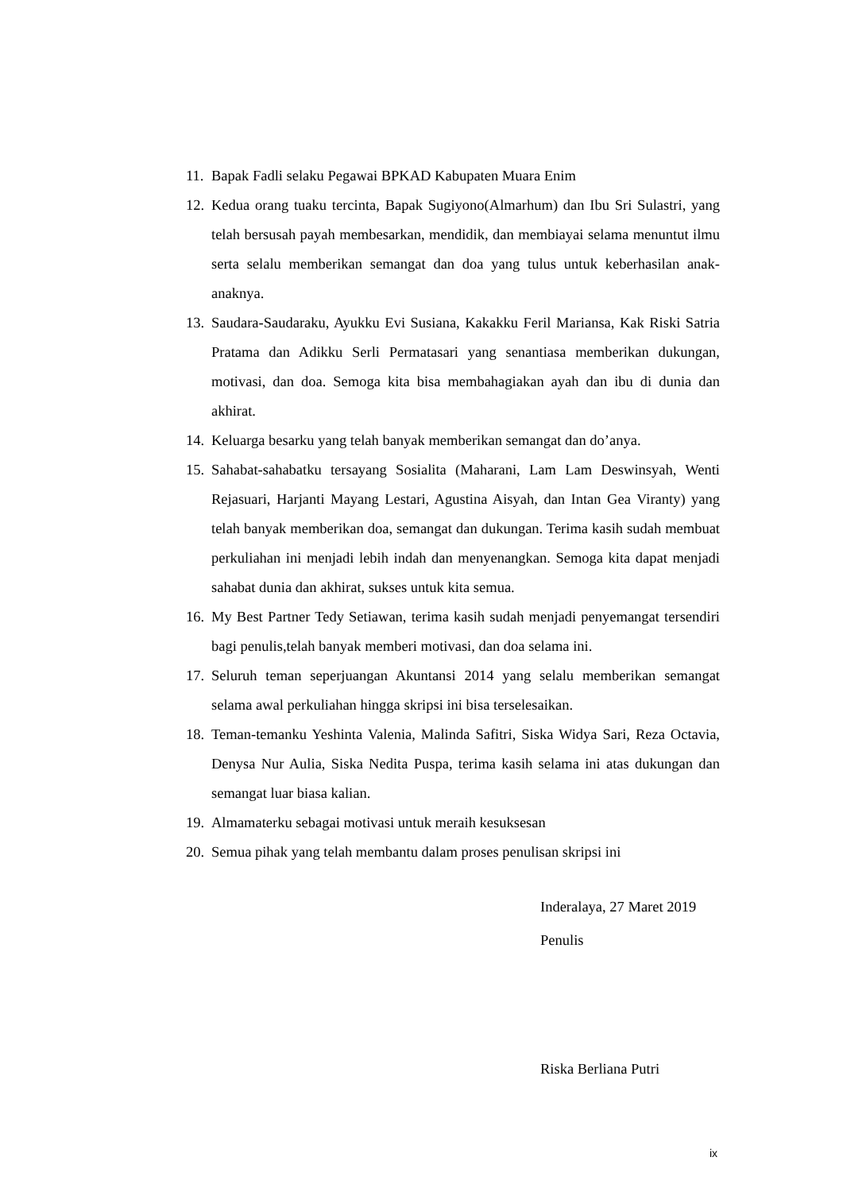11. Bapak Fadli selaku Pegawai BPKAD Kabupaten Muara Enim
12. Kedua orang tuaku tercinta, Bapak Sugiyono(Almarhum) dan Ibu Sri Sulastri, yang telah bersusah payah membesarkan, mendidik, dan membiayai selama menuntut ilmu serta selalu memberikan semangat dan doa yang tulus untuk keberhasilan anak-anaknya.
13. Saudara-Saudaraku, Ayukku Evi Susiana, Kakakku Feril Mariansa, Kak Riski Satria Pratama dan Adikku Serli Permatasari yang senantiasa memberikan dukungan, motivasi, dan doa. Semoga kita bisa membahagiakan ayah dan ibu di dunia dan akhirat.
14. Keluarga besarku yang telah banyak memberikan semangat dan do’anya.
15. Sahabat-sahabatku tersayang Sosialita (Maharani, Lam Lam Deswinsyah, Wenti Rejasuari, Harjanti Mayang Lestari, Agustina Aisyah, dan Intan Gea Viranty) yang telah banyak memberikan doa, semangat dan dukungan. Terima kasih sudah membuat perkuliahan ini menjadi lebih indah dan menyenangkan. Semoga kita dapat menjadi sahabat dunia dan akhirat, sukses untuk kita semua.
16. My Best Partner Tedy Setiawan, terima kasih sudah menjadi penyemangat tersendiri bagi penulis,telah banyak memberi motivasi, dan doa selama ini.
17. Seluruh teman seperjuangan Akuntansi 2014 yang selalu memberikan semangat selama awal perkuliahan hingga skripsi ini bisa terselesaikan.
18. Teman-temanku Yeshinta Valenia, Malinda Safitri, Siska Widya Sari, Reza Octavia, Denysa Nur Aulia, Siska Nedita Puspa, terima kasih selama ini atas dukungan dan semangat luar biasa kalian.
19. Almamaterku sebagai motivasi untuk meraih kesuksesan
20. Semua pihak yang telah membantu dalam proses penulisan skripsi ini
Inderalaya, 27 Maret 2019
Penulis
Riska Berliana Putri
ix